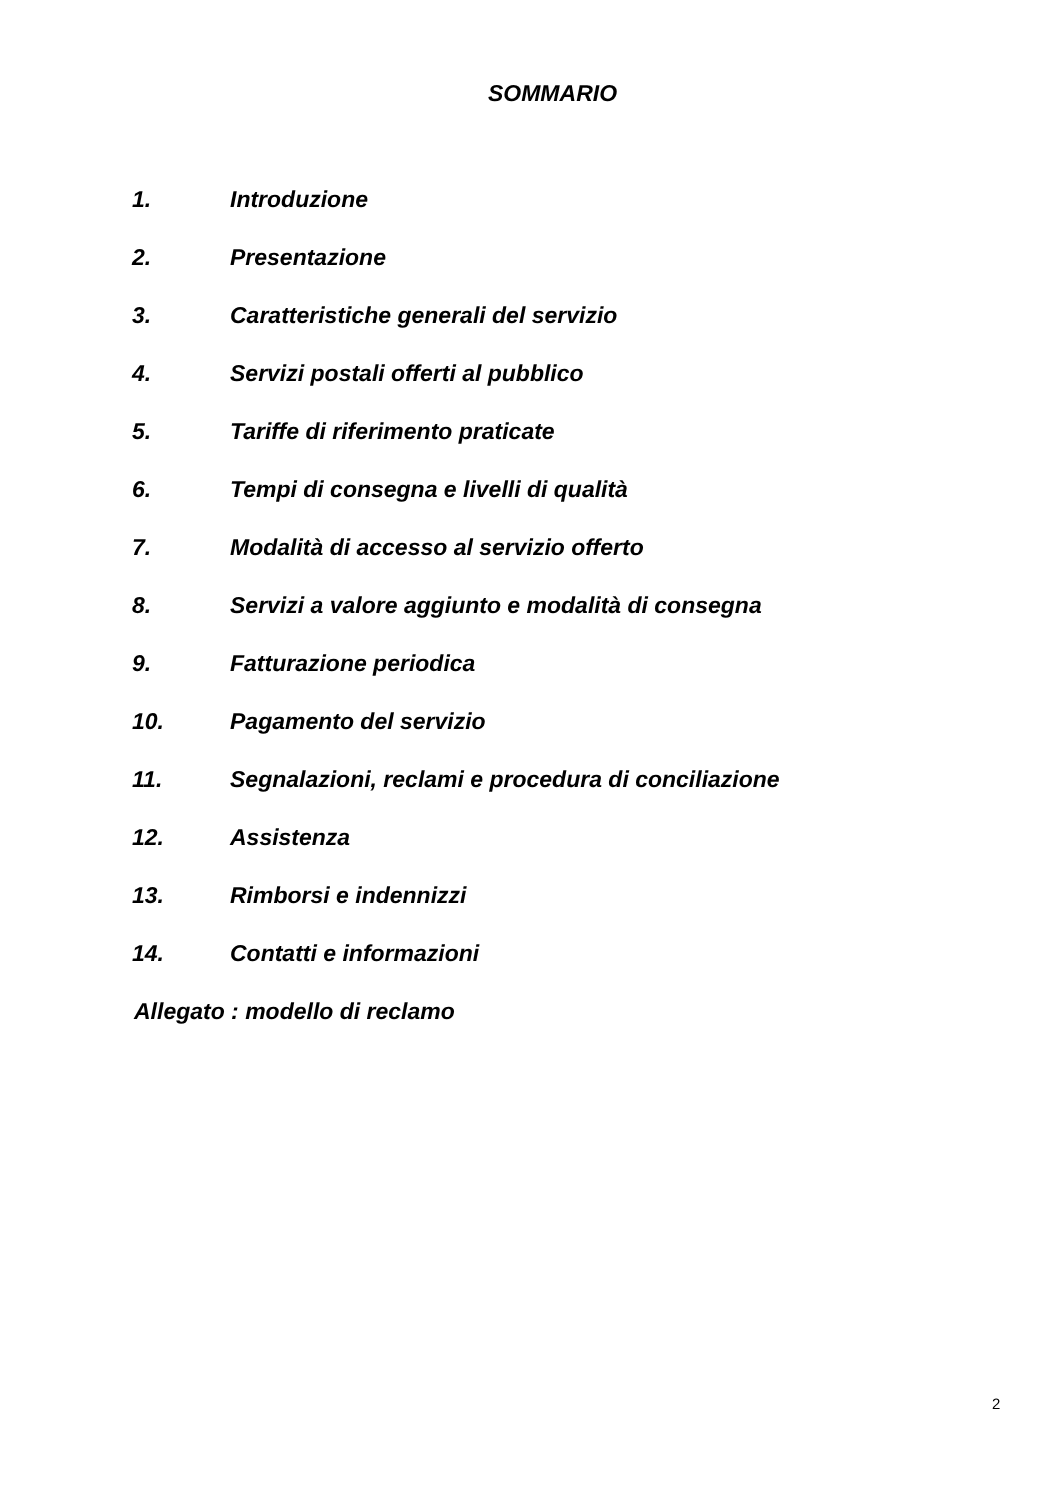SOMMARIO
1. Introduzione
2. Presentazione
3. Caratteristiche generali del servizio
4. Servizi postali offerti al pubblico
5. Tariffe di riferimento praticate
6. Tempi di consegna e livelli di qualità
7. Modalità di accesso al servizio offerto
8. Servizi a valore aggiunto e modalità di consegna
9. Fatturazione periodica
10. Pagamento del servizio
11. Segnalazioni, reclami e procedura di conciliazione
12. Assistenza
13. Rimborsi e indennizzi
14. Contatti e informazioni
Allegato : modello di reclamo
2